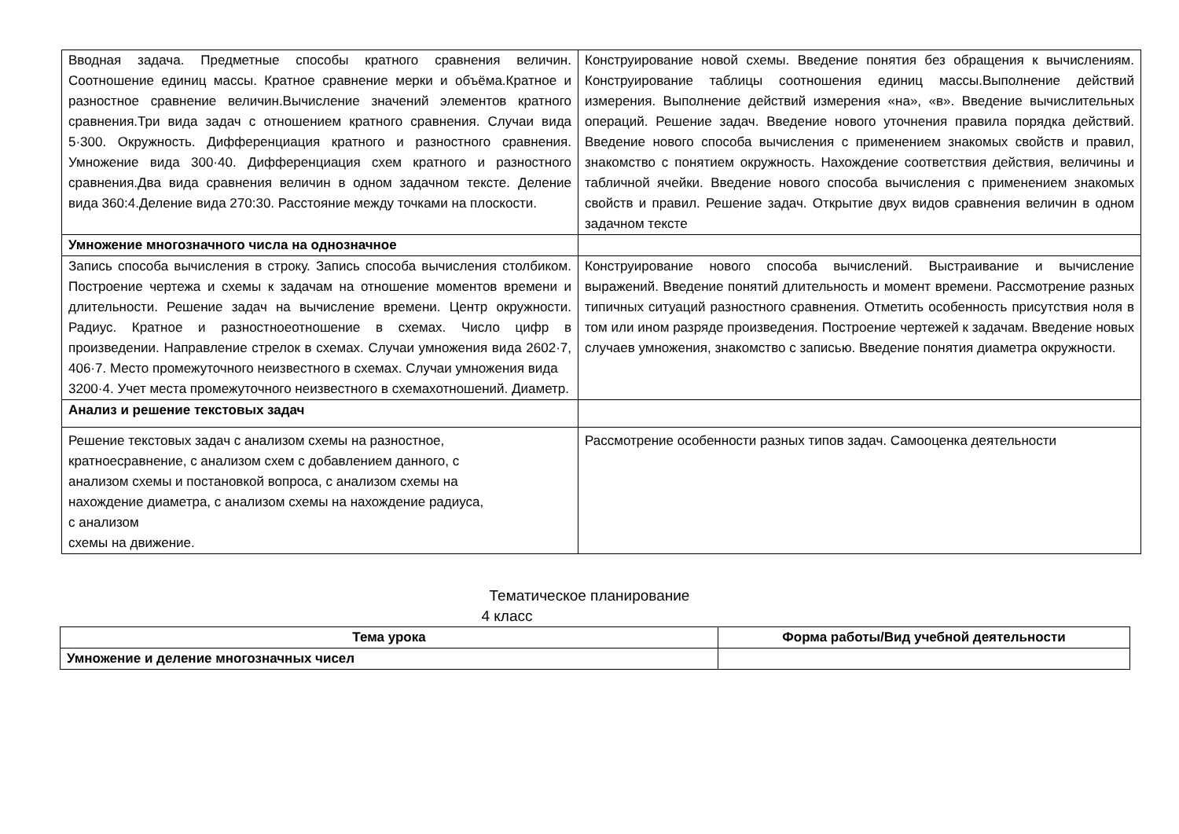| Вводная задача. Предметные способы кратного сравнения величин. Соотношение единиц массы. Кратное сравнение мерки и объёма.Кратное и разностное сравнение величин.Вычисление значений элементов кратного сравнения.Три вида задач с отношением кратного сравнения. Случаи вида 5·300. Окружность. Дифференциация кратного и разностного сравнения. Умножение вида 300·40. Дифференциация схем кратного и разностного сравнения.Два вида сравнения величин в одном задачном тексте. Деление вида 360:4.Деление вида 270:30. Расстояние между точками на плоскости. | Конструирование новой схемы. Введение понятия без обращения к вычислениям. Конструирование таблицы соотношения единиц массы.Выполнение действий измерения. Выполнение действий измерения «на», «в». Введение вычислительных операций. Решение задач. Введение нового уточнения правила порядка действий. Введение нового способа вычисления с применением знакомых свойств и правил, знакомство с понятием окружность. Нахождение соответствия действия, величины и табличной ячейки. Введение нового способа вычисления с применением знакомых свойств и правил. Решение задач. Открытие двух видов сравнения величин в одном задачном тексте |
| Умножение многозначного числа на однозначное | |
| Запись способа вычисления в строку. Запись способа вычисления столбиком. Построение чертежа и схемы к задачам на отношение моментов времени и длительности. Решение задач на вычисление времени. Центр окружности. Радиус. Кратное и разностноеотношение в схемах. Число цифр в произведении. Направление стрелок в схемах. Случаи умножения вида 2602·7, 406·7. Место промежуточного неизвестного в схемах. Случаи умножения вида 3200·4. Учет места промежуточного неизвестного в схемахотношений. Диаметр. | Конструирование нового способа вычислений. Выстраивание и вычисление выражений. Введение понятий длительность и момент времени. Рассмотрение разных типичных ситуаций разностного сравнения. Отметить особенность присутствия ноля в том или ином разряде произведения. Построение чертежей к задачам. Введение новых случаев умножения, знакомство с записью. Введение понятия диаметра окружности. |
| Анализ и решение текстовых задач | |
| Решение текстовых задач с анализом схемы на разностное, кратноесравнение, с анализом схем с добавлением данного, с анализом схемы и постановкой вопроса, с анализом схемы на нахождение диаметра, с анализом схемы на нахождение радиуса, с анализом схемы на движение. | Рассмотрение особенности разных типов задач. Самооценка деятельности |
Тематическое планирование
4 класс
| Тема урока | Форма работы/Вид учебной деятельности |
| --- | --- |
| Умножение и деление многозначных чисел | |